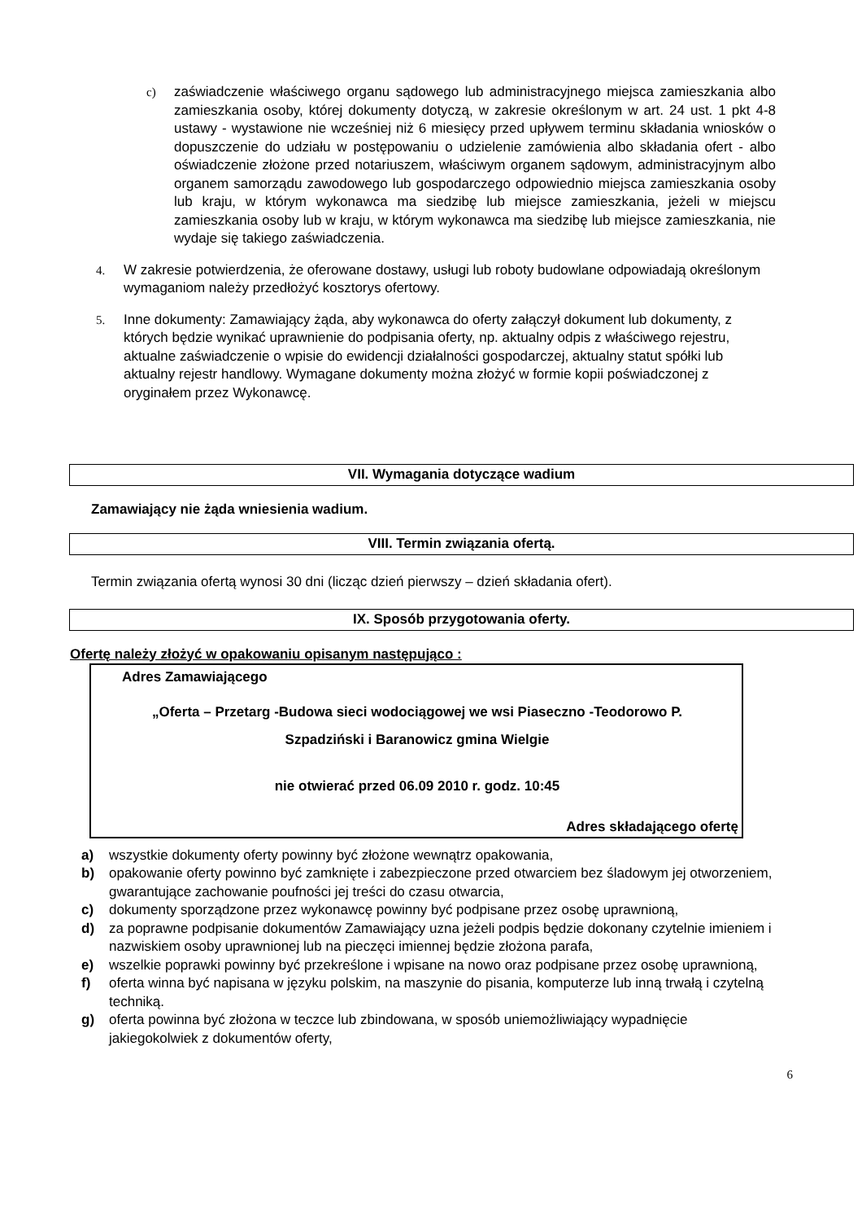c) zaświadczenie właściwego organu sądowego lub administracyjnego miejsca zamieszkania albo zamieszkania osoby, której dokumenty dotyczą, w zakresie określonym w art. 24 ust. 1 pkt 4-8 ustawy - wystawione nie wcześniej niż 6 miesięcy przed upływem terminu składania wniosków o dopuszczenie do udziału w postępowaniu o udzielenie zamówienia albo składania ofert - albo oświadczenie złożone przed notariuszem, właściwym organem sądowym, administracyjnym albo organem samorządu zawodowego lub gospodarczego odpowiednio miejsca zamieszkania osoby lub kraju, w którym wykonawca ma siedzibę lub miejsce zamieszkania, jeżeli w miejscu zamieszkania osoby lub w kraju, w którym wykonawca ma siedzibę lub miejsce zamieszkania, nie wydaje się takiego zaświadczenia.
4. W zakresie potwierdzenia, że oferowane dostawy, usługi lub roboty budowlane odpowiadają określonym wymaganiom należy przedłożyć kosztorys ofertowy.
5. Inne dokumenty: Zamawiający żąda, aby wykonawca do oferty załączył dokument lub dokumenty, z których będzie wynikać uprawnienie do podpisania oferty, np. aktualny odpis z właściwego rejestru, aktualne zaświadczenie o wpisie do ewidencji działalności gospodarczej, aktualny statut spółki lub aktualny rejestr handlowy. Wymagane dokumenty można złożyć w formie kopii poświadczonej z oryginałem przez Wykonawcę.
VII. Wymagania dotyczące wadium
Zamawiający nie żąda wniesienia wadium.
VIII. Termin związania ofertą.
Termin związania ofertą wynosi 30 dni (licząc dzień pierwszy – dzień składania ofert).
IX. Sposób przygotowania oferty.
Ofertę należy złożyć w opakowaniu opisanym następująco :
Adres Zamawiającego
„Oferta – Przetarg -Budowa sieci wodociągowej we wsi Piaseczno -Teodorowo P.
Szpadziński i Baranowicz gmina Wielgie
nie otwierać przed 06.09 2010 r. godz. 10:45
Adres składającego ofertę
a) wszystkie dokumenty oferty powinny być złożone wewnątrz opakowania,
b) opakowanie oferty powinno być zamknięte i zabezpieczone przed otwarciem bez śladowym jej otworzeniem, gwarantujące zachowanie poufności jej treści do czasu otwarcia,
c) dokumenty sporządzone przez wykonawcę powinny być podpisane przez osobę uprawnioną,
d) za poprawne podpisanie dokumentów Zamawiający uzna jeżeli podpis będzie dokonany czytelnie imieniem i nazwiskiem osoby uprawnionej lub na pieczęci imiennej będzie złożona parafa,
e) wszelkie poprawki powinny być przekreślone i wpisane na nowo oraz podpisane przez osobę uprawnioną,
f) oferta winna być napisana w języku polskim, na maszynie do pisania, komputerze lub inną trwałą i czytelną techniką.
g) oferta powinna być złożona w teczce lub zbindowana, w sposób uniemożliwiający wypadnięcie jakiegokolwiek z dokumentów oferty,
6